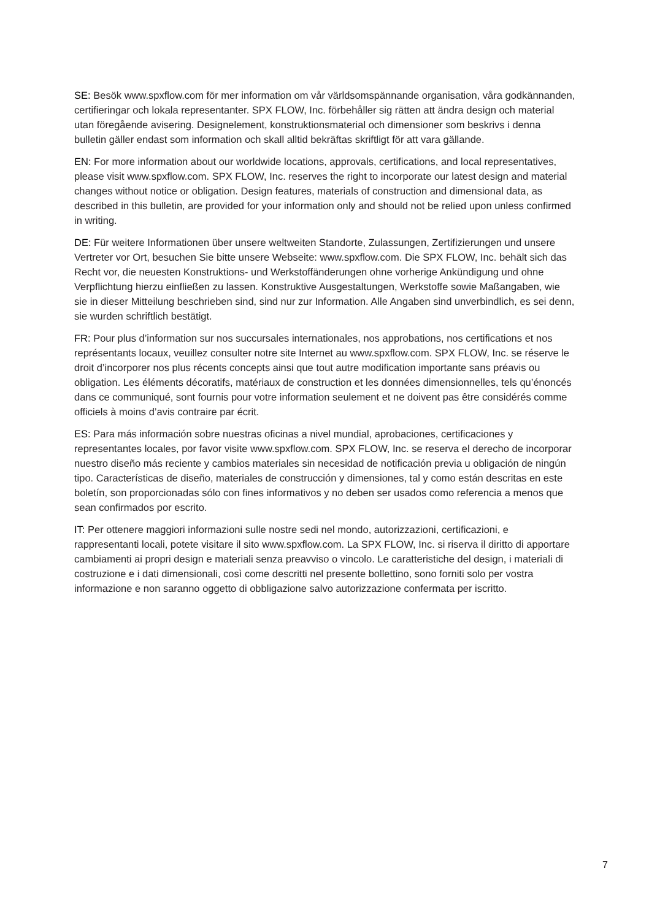SE: Besök www.spxflow.com för mer information om vår världsomspännande organisation, våra godkännanden, certifieringar och lokala representanter. SPX FLOW, Inc. förbehåller sig rätten att ändra design och material utan föregående avisering. Designelement, konstruktionsmaterial och dimensioner som beskrivs i denna bulletin gäller endast som information och skall alltid bekräftas skriftligt för att vara gällande.
EN: For more information about our worldwide locations, approvals, certifications, and local representatives, please visit www.spxflow.com. SPX FLOW, Inc. reserves the right to incorporate our latest design and material changes without notice or obligation. Design features, materials of construction and dimensional data, as described in this bulletin, are provided for your information only and should not be relied upon unless confirmed in writing.
DE: Für weitere Informationen über unsere weltweiten Standorte, Zulassungen, Zertifizierungen und unsere Vertreter vor Ort, besuchen Sie bitte unsere Webseite: www.spxflow.com. Die SPX FLOW, Inc. behält sich das Recht vor, die neuesten Konstruktions- und Werkstoffänderungen ohne vorherige Ankündigung und ohne Verpflichtung hierzu einfließen zu lassen. Konstruktive Ausgestaltungen, Werkstoffe sowie Maßangaben, wie sie in dieser Mitteilung beschrieben sind, sind nur zur Information. Alle Angaben sind unverbindlich, es sei denn, sie wurden schriftlich bestätigt.
FR: Pour plus d’information sur nos succursales internationales, nos approbations, nos certifications et nos représentants locaux, veuillez consulter notre site Internet au www.spxflow.com. SPX FLOW, Inc. se réserve le droit d’incorporer nos plus récents concepts ainsi que tout autre modification importante sans préavis ou obligation. Les éléments décoratifs, matériaux de construction et les données dimensionnelles, tels qu’énoncés dans ce communiqué, sont fournis pour votre information seulement et ne doivent pas être considérés comme officiels à moins d’avis contraire par écrit.
ES: Para más información sobre nuestras oficinas a nivel mundial, aprobaciones, certificaciones y representantes locales, por favor visite www.spxflow.com. SPX FLOW, Inc. se reserva el derecho de incorporar nuestro diseño más reciente y cambios materiales sin necesidad de notificación previa u obligación de ningún tipo. Características de diseño, materiales de construcción y dimensiones, tal y como están descritas en este boletín, son proporcionadas sólo con fines informativos y no deben ser usados como referencia a menos que sean confirmados por escrito.
IT: Per ottenere maggiori informazioni sulle nostre sedi nel mondo, autorizzazioni, certificazioni, e rappresentanti locali, potete visitare il sito www.spxflow.com. La SPX FLOW, Inc. si riserva il diritto di apportare cambiamenti ai propri design e materiali senza preavviso o vincolo. Le caratteristiche del design, i materiali di costruzione e i dati dimensionali, così come descritti nel presente bollettino, sono forniti solo per vostra informazione e non saranno oggetto di obbligazione salvo autorizzazione confermata per iscritto.
7